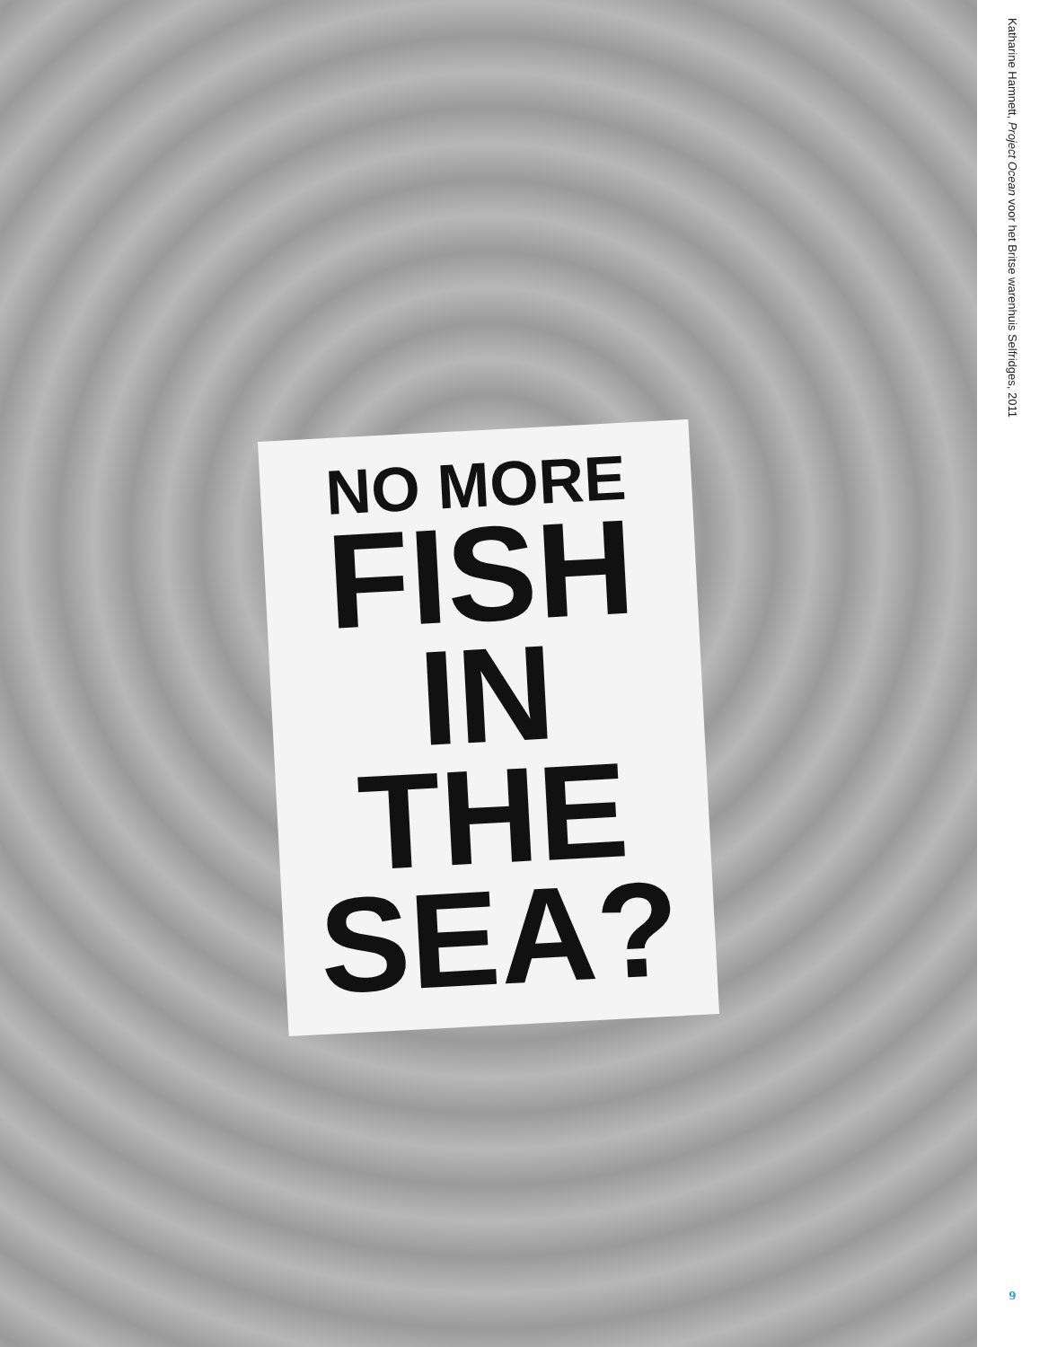NO MORE
FISH
IN THE
SEA?
Katharine Hamnett, Project Ocean voor het Britse warenhuis Selfridges, 2011
9